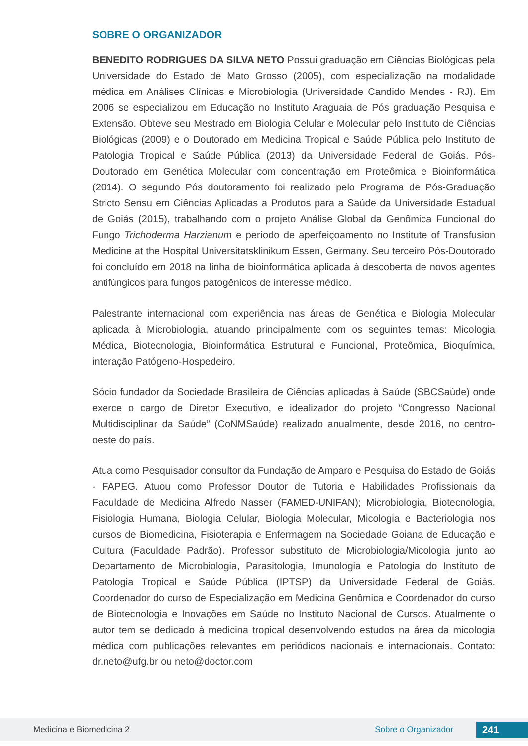SOBRE O ORGANIZADOR
BENEDITO RODRIGUES DA SILVA NETO Possui graduação em Ciências Biológicas pela Universidade do Estado de Mato Grosso (2005), com especialização na modalidade médica em Análises Clínicas e Microbiologia (Universidade Candido Mendes - RJ). Em 2006 se especializou em Educação no Instituto Araguaia de Pós graduação Pesquisa e Extensão. Obteve seu Mestrado em Biologia Celular e Molecular pelo Instituto de Ciências Biológicas (2009) e o Doutorado em Medicina Tropical e Saúde Pública pelo Instituto de Patologia Tropical e Saúde Pública (2013) da Universidade Federal de Goiás. Pós-Doutorado em Genética Molecular com concentração em Proteômica e Bioinformática (2014). O segundo Pós doutoramento foi realizado pelo Programa de Pós-Graduação Stricto Sensu em Ciências Aplicadas a Produtos para a Saúde da Universidade Estadual de Goiás (2015), trabalhando com o projeto Análise Global da Genômica Funcional do Fungo Trichoderma Harzianum e período de aperfeiçoamento no Institute of Transfusion Medicine at the Hospital Universitatsklinikum Essen, Germany. Seu terceiro Pós-Doutorado foi concluído em 2018 na linha de bioinformática aplicada à descoberta de novos agentes antifúngicos para fungos patogênicos de interesse médico.
Palestrante internacional com experiência nas áreas de Genética e Biologia Molecular aplicada à Microbiologia, atuando principalmente com os seguintes temas: Micologia Médica, Biotecnologia, Bioinformática Estrutural e Funcional, Proteômica, Bioquímica, interação Patógeno-Hospedeiro.
Sócio fundador da Sociedade Brasileira de Ciências aplicadas à Saúde (SBCSaúde) onde exerce o cargo de Diretor Executivo, e idealizador do projeto “Congresso Nacional Multidisciplinar da Saúde” (CoNMSaúde) realizado anualmente, desde 2016, no centro-oeste do país.
Atua como Pesquisador consultor da Fundação de Amparo e Pesquisa do Estado de Goiás - FAPEG. Atuou como Professor Doutor de Tutoria e Habilidades Profissionais da Faculdade de Medicina Alfredo Nasser (FAMED-UNIFAN); Microbiologia, Biotecnologia, Fisiologia Humana, Biologia Celular, Biologia Molecular, Micologia e Bacteriologia nos cursos de Biomedicina, Fisioterapia e Enfermagem na Sociedade Goiana de Educação e Cultura (Faculdade Padrão). Professor substituto de Microbiologia/Micologia junto ao Departamento de Microbiologia, Parasitologia, Imunologia e Patologia do Instituto de Patologia Tropical e Saúde Pública (IPTSP) da Universidade Federal de Goiás. Coordenador do curso de Especialização em Medicina Genômica e Coordenador do curso de Biotecnologia e Inovações em Saúde no Instituto Nacional de Cursos. Atualmente o autor tem se dedicado à medicina tropical desenvolvendo estudos na área da micologia médica com publicações relevantes em periódicos nacionais e internacionais. Contato: dr.neto@ufg.br ou neto@doctor.com
Medicina e Biomedicina 2 Sobre o Organizador 241